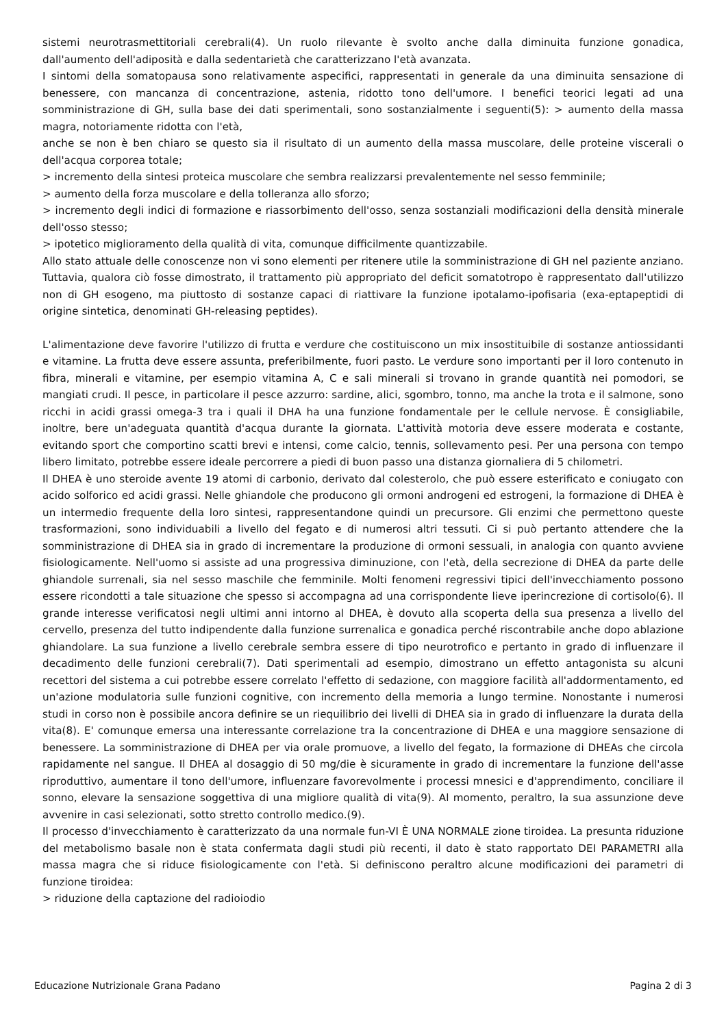sistemi neurotrasmettitoriali cerebrali(4). Un ruolo rilevante è svolto anche dalla diminuita funzione gonadica, dall'aumento dell'adiposità e dalla sedentarietà che caratterizzano l'età avanzata.
I sintomi della somatopausa sono relativamente aspecifici, rappresentati in generale da una diminuita sensazione di benessere, con mancanza di concentrazione, astenia, ridotto tono dell'umore. I benefici teorici legati ad una somministrazione di GH, sulla base dei dati sperimentali, sono sostanzialmente i seguenti(5): > aumento della massa magra, notoriamente ridotta con l'età,
anche se non è ben chiaro se questo sia il risultato di un aumento della massa muscolare, delle proteine viscerali o dell'acqua corporea totale;
> incremento della sintesi proteica muscolare che sembra realizzarsi prevalentemente nel sesso femminile;
> aumento della forza muscolare e della tolleranza allo sforzo;
> incremento degli indici di formazione e riassorbimento dell'osso, senza sostanziali modificazioni della densità minerale dell'osso stesso;
> ipotetico miglioramento della qualità di vita, comunque difficilmente quantizzabile.
Allo stato attuale delle conoscenze non vi sono elementi per ritenere utile la somministrazione di GH nel paziente anziano. Tuttavia, qualora ciò fosse dimostrato, il trattamento più appropriato del deficit somatotropo è rappresentato dall'utilizzo non di GH esogeno, ma piuttosto di sostanze capaci di riattivare la funzione ipotalamo-ipofisaria (exa-eptapeptidi di origine sintetica, denominati GH-releasing peptides).
L'alimentazione deve favorire l'utilizzo di frutta e verdure che costituiscono un mix insostituibile di sostanze antiossidanti e vitamine. La frutta deve essere assunta, preferibilmente, fuori pasto. Le verdure sono importanti per il loro contenuto in fibra, minerali e vitamine, per esempio vitamina A, C e sali minerali si trovano in grande quantità nei pomodori, se mangiati crudi. Il pesce, in particolare il pesce azzurro: sardine, alici, sgombro, tonno, ma anche la trota e il salmone, sono ricchi in acidi grassi omega-3 tra i quali il DHA ha una funzione fondamentale per le cellule nervose. È consigliabile, inoltre, bere un'adeguata quantità d'acqua durante la giornata. L'attività motoria deve essere moderata e costante, evitando sport che comportino scatti brevi e intensi, come calcio, tennis, sollevamento pesi. Per una persona con tempo libero limitato, potrebbe essere ideale percorrere a piedi di buon passo una distanza giornaliera di 5 chilometri.
Il DHEA è uno steroide avente 19 atomi di carbonio, derivato dal colesterolo, che può essere esterificato e coniugato con acido solforico ed acidi grassi. Nelle ghiandole che producono gli ormoni androgeni ed estrogeni, la formazione di DHEA è un intermedio frequente della loro sintesi, rappresentandone quindi un precursore. Gli enzimi che permettono queste trasformazioni, sono individuabili a livello del fegato e di numerosi altri tessuti. Ci si può pertanto attendere che la somministrazione di DHEA sia in grado di incrementare la produzione di ormoni sessuali, in analogia con quanto avviene fisiologicamente. Nell'uomo si assiste ad una progressiva diminuzione, con l'età, della secrezione di DHEA da parte delle ghiandole surrenali, sia nel sesso maschile che femminile. Molti fenomeni regressivi tipici dell'invecchiamento possono essere ricondotti a tale situazione che spesso si accompagna ad una corrispondente lieve iperincrezione di cortisolo(6). Il grande interesse verificatosi negli ultimi anni intorno al DHEA, è dovuto alla scoperta della sua presenza a livello del cervello, presenza del tutto indipendente dalla funzione surrenalica e gonadica perché riscontrabile anche dopo ablazione ghiandolare. La sua funzione a livello cerebrale sembra essere di tipo neurotrofico e pertanto in grado di influenzare il decadimento delle funzioni cerebrali(7). Dati sperimentali ad esempio, dimostrano un effetto antagonista su alcuni recettori del sistema a cui potrebbe essere correlato l'effetto di sedazione, con maggiore facilità all'addormentamento, ed un'azione modulatoria sulle funzioni cognitive, con incremento della memoria a lungo termine. Nonostante i numerosi studi in corso non è possibile ancora definire se un riequilibrio dei livelli di DHEA sia in grado di influenzare la durata della vita(8). E' comunque emersa una interessante correlazione tra la concentrazione di DHEA e una maggiore sensazione di benessere. La somministrazione di DHEA per via orale promuove, a livello del fegato, la formazione di DHEAs che circola rapidamente nel sangue. Il DHEA al dosaggio di 50 mg/die è sicuramente in grado di incrementare la funzione dell'asse riproduttivo, aumentare il tono dell'umore, influenzare favorevolmente i processi mnesici e d'apprendimento, conciliare il sonno, elevare la sensazione soggettiva di una migliore qualità di vita(9). Al momento, peraltro, la sua assunzione deve avvenire in casi selezionati, sotto stretto controllo medico.(9).
Il processo d'invecchiamento è caratterizzato da una normale fun-VI È UNA NORMALE zione tiroidea. La presunta riduzione del metabolismo basale non è stata confermata dagli studi più recenti, il dato è stato rapportato DEI PARAMETRI alla massa magra che si riduce fisiologicamente con l'età. Si definiscono peraltro alcune modificazioni dei parametri di funzione tiroidea:
> riduzione della captazione del radioiodio
Educazione Nutrizionale Grana Padano Pagina 2 di 3